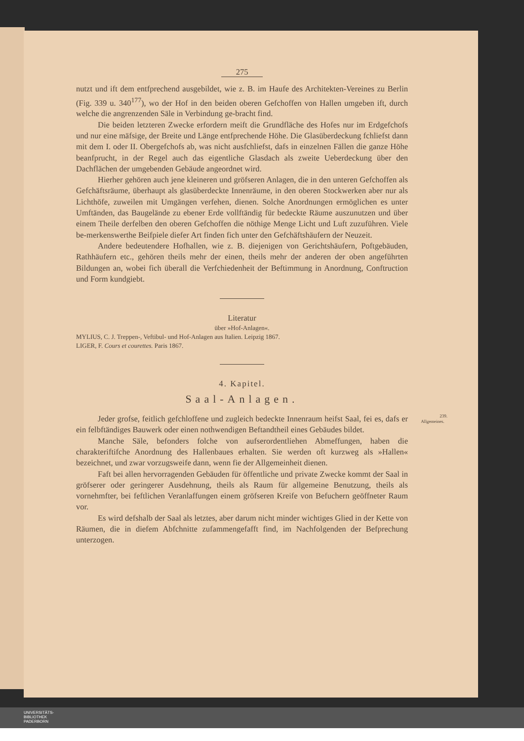275
nutzt und ift dem entfprechend ausgebildet, wie z. B. im Haufe des Architekten-Vereines zu Berlin (Fig. 339 u. 340<sup>177</sup>), wo der Hof in den beiden oberen Gefchoffen von Hallen umgeben ift, durch welche die angrenzenden Säle in Verbindung ge-bracht find.
Die beiden letzteren Zwecke erfordern meift die Grundfläche des Hofes nur im Erdgefchofs und nur eine mäfsige, der Breite und Länge entfprechende Höhe. Die Glasüberdeckung fchliefst dann mit dem I. oder II. Obergefchofs ab, was nicht ausfchliefst, dafs in einzelnen Fällen die ganze Höhe beanfprucht, in der Regel auch das eigentliche Glasdach als zweite Ueberdeckung über den Dachflächen der umgebenden Gebäude angeordnet wird.
Hierher gehören auch jene kleineren und gröfseren Anlagen, die in den unteren Gefchoffen als Gefchäftsräume, überhaupt als glasüberdeckte Innenräume, in den oberen Stockwerken aber nur als Lichthöfe, zuweilen mit Umgängen verfehen, dienen. Solche Anordnungen ermöglichen es unter Umftänden, das Baugelände zu ebener Erde vollftändig für bedeckte Räume auszunutzen und über einem Theile derfelben den oberen Gefchoffen die nöthige Menge Licht und Luft zuzuführen. Viele be-merkenswerthe Beifpiele diefer Art finden fich unter den Gefchäftshäufern der Neuzeit.
Andere bedeutendere Hofhallen, wie z. B. diejenigen von Gerichtshäufern, Poftgebäuden, Rathhäufern etc., gehören theils mehr der einen, theils mehr der anderen der oben angeführten Bildungen an, wobei fich überall die Verfchiedenheit der Beftimmung in Anordnung, Conftruction und Form kundgiebt.
Literatur
über »Hof-Anlagen«.
MYLIUS, C. J. Treppen-, Veftibul- und Hof-Anlagen aus Italien. Leipzig 1867.
LIGER, F. Cours et courettes. Paris 1867.
4. Kapitel.
Saal-Anlagen.
239.
Allgemeines. Jeder grofse, feitlich gefchloffene und zugleich bedeckte Innenraum heifst Saal, fei es, dafs er ein felbftändiges Bauwerk oder einen nothwendigen Beftandtheil eines Gebäudes bildet.
Manche Säle, befonders folche von aufserordentliehen Abmeffungen, haben die charakteriftifche Anordnung des Hallenbaues erhalten. Sie werden oft kurzweg als »Hallen« bezeichnet, und zwar vorzugsweife dann, wenn fie der Allgemeinheit dienen.
Faft bei allen hervorragenden Gebäuden für öffentliche und private Zwecke kommt der Saal in gröfserer oder geringerer Ausdehnung, theils als Raum für allgemeine Benutzung, theils als vornehmfter, bei feftlichen Veranlaffungen einem gröfseren Kreife von Befuchern geöffneter Raum vor.
Es wird defshalb der Saal als letztes, aber darum nicht minder wichtiges Glied in der Kette von Räumen, die in diefem Abfchnitte zufammengefafft find, im Nachfolgenden der Befprechung unterzogen.
UNIVERSITÄTS-
BIBLIOTHEK
PADERBORN